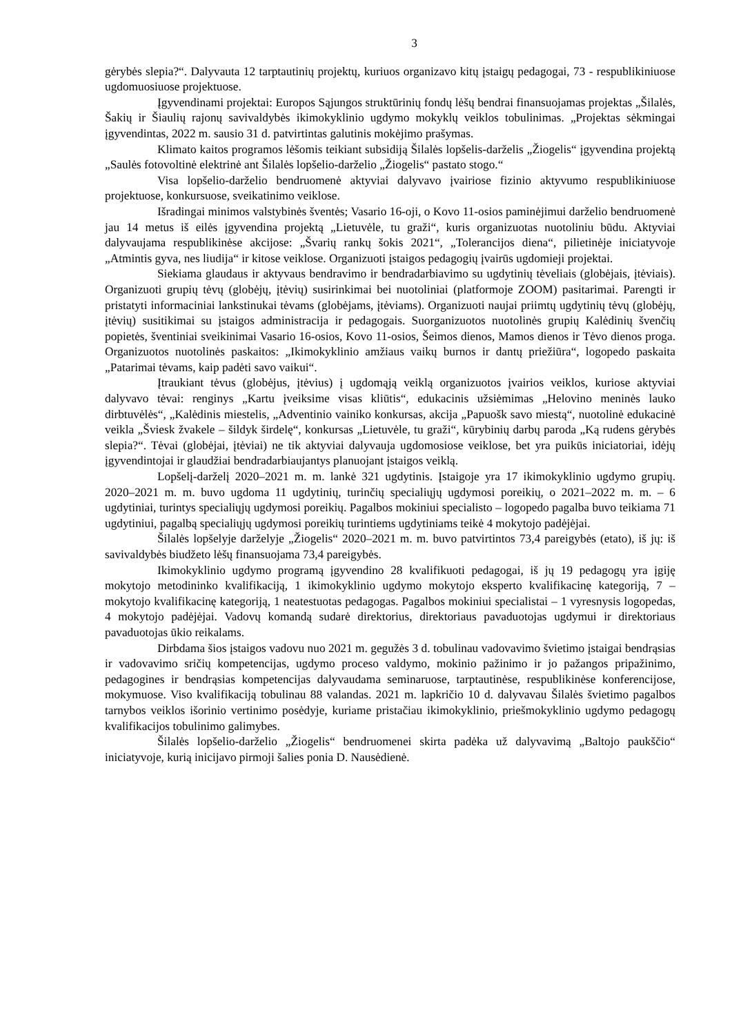3
gėrybės slepia?“. Dalyvauta 12 tarptautinių projektų, kuriuos organizavo kitų įstaigų pedagogai, 73 - respublikiniuose ugdomuosiuose projektuose.
Įgyvendinami projektai: Europos Sąjungos struktūrinių fondų lėšų bendrai finansuojamas projektas „Šilalės, Šakių ir Šiaulių rajonų savivaldybės ikimokyklinio ugdymo mokyklų veiklos tobulinimas. „Projektas sėkmingai įgyvendintas, 2022 m. sausio 31 d. patvirtintas galutinis mokėjimo prašymas.
Klimato kaitos programos lėšomis teikiant subsidiją Šilalės lopšelis-darželis „Žiogelis“ įgyvendina projektą „Saulės fotovoltinė elektrinė ant Šilalės lopšelio-darželio „Žiogelis“ pastato stogo.“
Visa lopšelio-darželio bendruomenė aktyviai dalyvavo įvairiose fizinio aktyvumo respublikiniuose projektuose, konkursuose, sveikatinimo veiklose.
Išradingai minimos valstybinės šventės; Vasario 16-oji, o Kovo 11-osios paminėjimui darželio bendruomenė jau 14 metus iš eilės įgyvendina projektą „Lietuvėle, tu graži“, kuris organizuotas nuotoliniu būdu. Aktyviai dalyvaujama respublikinėse akcijose: „Švarių rankų šokis 2021“, „Tolerancijos diena“, pilietinėje iniciatyvoje „Atmintis gyva, nes liudija“ ir kitose veiklose. Organizuoti įstaigos pedagogių įvairūs ugdomieji projektai.
Siekiama glaudaus ir aktyvaus bendravimo ir bendradarbiavimo su ugdytinių tėveliais (globėjais, įtėviais). Organizuoti grupių tėvų (globėjų, įtėvių) susirinkimai bei nuotoliniai (platformoje ZOOM) pasitarimai. Parengti ir pristatyti informaciniai lankstinukai tėvams (globėjams, įtėviams). Organizuoti naujai priimtų ugdytinių tėvų (globėjų, įtėvių) susitikimai su įstaigos administracija ir pedagogais. Suorganizuotos nuotolinės grupių Kalėdinių švenčių popietės, šventiniai sveikinimai Vasario 16-osios, Kovo 11-osios, Šeimos dienos, Mamos dienos ir Tėvo dienos proga. Organizuotos nuotolinės paskaitos: „Ikimokyklinio amžiaus vaikų burnos ir dantų priežiūra“, logopedo paskaita „Patarimai tėvams, kaip padėti savo vaikui“.
Įtraukiant tėvus (globėjus, įtėvius) į ugdomąją veiklą organizuotos įvairios veiklos, kuriose aktyviai dalyvavo tėvai: renginys „Kartu įveiksime visas kliūtis“, edukacinis užsiėmimas „Helovino meninės lauko dirbtuvėlės“, „Kalėdinis miestelis, „Adventinio vainiko konkursas, akcija „Papuošk savo miestą“, nuotolinė edukacinė veikla „Šviesk žvakele – šildyk širdelę“, konkursas „Lietuvėle, tu graži“, kūrybinių darbų paroda „Ką rudens gėrybės slepia?“. Tėvai (globėjai, įtėviai) ne tik aktyviai dalyvauja ugdomosiose veiklose, bet yra puikūs iniciatoriai, idėjų įgyvendintojai ir glaudžiai bendradarbiaujantys planuojant įstaigos veiklą.
Lopšelį-darželį 2020–2021 m. m. lankė 321 ugdytinis. Įstaigoje yra 17 ikimokyklinio ugdymo grupių. 2020–2021 m. m. buvo ugdoma 11 ugdytinių, turinčių specialiųjų ugdymosi poreikių, o 2021–2022 m. m. – 6 ugdytiniai, turintys specialiųjų ugdymosi poreikių. Pagalbos mokiniui specialisto – logopedo pagalba buvo teikiama 71 ugdytiniui, pagalbą specialiųjų ugdymosi poreikių turintiems ugdytiniams teikė 4 mokytojo padėjėjai.
Šilalės lopšelyje darželyje „Žiogelis“ 2020–2021 m. m. buvo patvirtintos 73,4 pareigybės (etato), iš jų: iš savivaldybės biudžeto lėšų finansuojama 73,4 pareigybės.
Ikimokyklinio ugdymo programą įgyvendino 28 kvalifikuoti pedagogai, iš jų 19 pedagogų yra įgiję mokytojo metodininko kvalifikaciją, 1 ikimokyklinio ugdymo mokytojo eksperto kvalifikacinę kategoriją, 7 – mokytojo kvalifikacinę kategoriją, 1 neatestuotas pedagogas. Pagalbos mokiniui specialistai – 1 vyresnysis logopedas, 4 mokytojo padėjėjai. Vadovų komandą sudarė direktorius, direktoriaus pavaduotojas ugdymui ir direktoriaus pavaduotojas ūkio reikalams.
Dirbdama šios įstaigos vadovu nuo 2021 m. gegužės 3 d. tobulinau vadovavimo švietimo įstaigai bendrąsias ir vadovavimo sričių kompetencijas, ugdymo proceso valdymo, mokinio pažinimo ir jo pažangos pripažinimo, pedagogines ir bendrąsias kompetencijas dalyvaudama seminaruose, tarptautinėse, respublikinėse konferencijose, mokymuose. Viso kvalifikaciją tobulinau 88 valandas. 2021 m. lapkričio 10 d. dalyvavau Šilalės švietimo pagalbos tarnybos veiklos išorinio vertinimo posėdyje, kuriame pristačiau ikimokyklinio, priešmokyklinio ugdymo pedagogų kvalifikacijos tobulinimo galimybes.
Šilalės lopšelio-darželio „Žiogelis“ bendruomenei skirta padėka už dalyvavimą „Baltojo paukščio“ iniciatyvoje, kurią inicijavo pirmoji šalies ponia D. Nausėdienė.